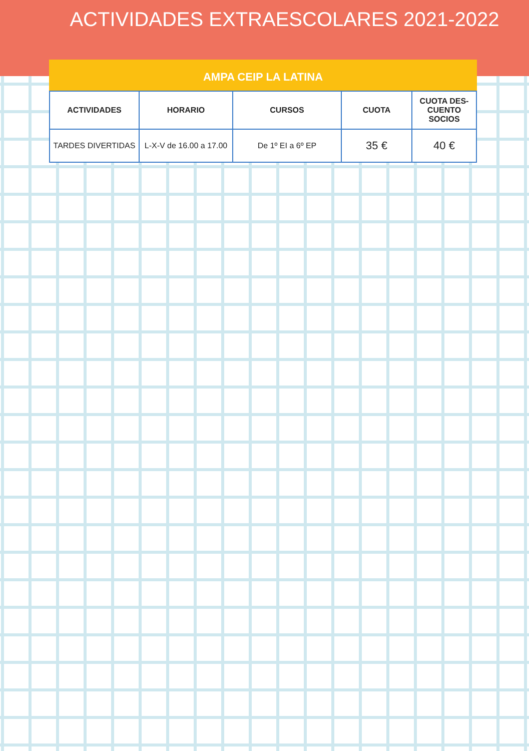ACTIVIDADES EXTRAESCOLARES 2021-2022
AMPA CEIP LA LATINA
| ACTIVIDADES | HORARIO | CURSOS | CUOTA | CUOTA DES- CUENTO SOCIOS |
| --- | --- | --- | --- | --- |
| TARDES DIVERTIDAS | L-X-V de 16.00 a 17.00 | De 1º EI a 6º EP | 35 € | 40 € |